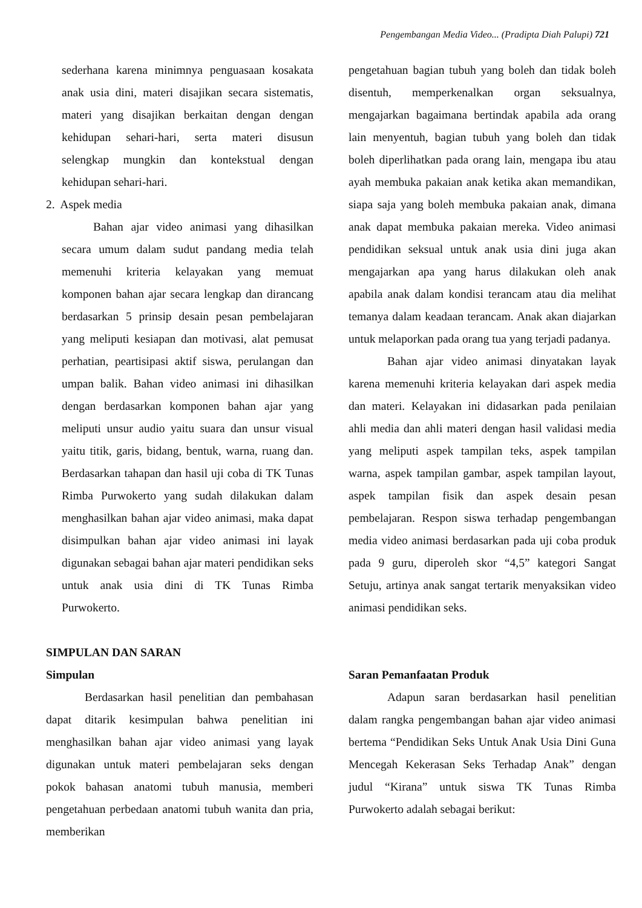Pengembangan Media Video... (Pradipta Diah Palupi) 721
sederhana karena minimnya penguasaan kosakata anak usia dini, materi disajikan secara sistematis, materi yang disajikan berkaitan dengan dengan kehidupan sehari-hari, serta materi disusun selengkap mungkin dan kontekstual dengan kehidupan sehari-hari.
2. Aspek media
Bahan ajar video animasi yang dihasilkan secara umum dalam sudut pandang media telah memenuhi kriteria kelayakan yang memuat komponen bahan ajar secara lengkap dan dirancang berdasarkan 5 prinsip desain pesan pembelajaran yang meliputi kesiapan dan motivasi, alat pemusat perhatian, peartisipasi aktif siswa, perulangan dan umpan balik. Bahan video animasi ini dihasilkan dengan berdasarkan komponen bahan ajar yang meliputi unsur audio yaitu suara dan unsur visual yaitu titik, garis, bidang, bentuk, warna, ruang dan. Berdasarkan tahapan dan hasil uji coba di TK Tunas Rimba Purwokerto yang sudah dilakukan dalam menghasilkan bahan ajar video animasi, maka dapat disimpulkan bahan ajar video animasi ini layak digunakan sebagai bahan ajar materi pendidikan seks untuk anak usia dini di TK Tunas Rimba Purwokerto.
SIMPULAN DAN SARAN
Simpulan
Berdasarkan hasil penelitian dan pembahasan dapat ditarik kesimpulan bahwa penelitian ini menghasilkan bahan ajar video animasi yang layak digunakan untuk materi pembelajaran seks dengan pokok bahasan anatomi tubuh manusia, memberi pengetahuan perbedaan anatomi tubuh wanita dan pria, memberikan
pengetahuan bagian tubuh yang boleh dan tidak boleh disentuh, memperkenalkan organ seksualnya, mengajarkan bagaimana bertindak apabila ada orang lain menyentuh, bagian tubuh yang boleh dan tidak boleh diperlihatkan pada orang lain, mengapa ibu atau ayah membuka pakaian anak ketika akan memandikan, siapa saja yang boleh membuka pakaian anak, dimana anak dapat membuka pakaian mereka. Video animasi pendidikan seksual untuk anak usia dini juga akan mengajarkan apa yang harus dilakukan oleh anak apabila anak dalam kondisi terancam atau dia melihat temanya dalam keadaan terancam. Anak akan diajarkan untuk melaporkan pada orang tua yang terjadi padanya.
Bahan ajar video animasi dinyatakan layak karena memenuhi kriteria kelayakan dari aspek media dan materi. Kelayakan ini didasarkan pada penilaian ahli media dan ahli materi dengan hasil validasi media yang meliputi aspek tampilan teks, aspek tampilan warna, aspek tampilan gambar, aspek tampilan layout, aspek tampilan fisik dan aspek desain pesan pembelajaran. Respon siswa terhadap pengembangan media video animasi berdasarkan pada uji coba produk pada 9 guru, diperoleh skor “4,5” kategori Sangat Setuju, artinya anak sangat tertarik menyaksikan video animasi pendidikan seks.
Saran Pemanfaatan Produk
Adapun saran berdasarkan hasil penelitian dalam rangka pengembangan bahan ajar video animasi bertema “Pendidikan Seks Untuk Anak Usia Dini Guna Mencegah Kekerasan Seks Terhadap Anak” dengan judul “Kirana” untuk siswa TK Tunas Rimba Purwokerto adalah sebagai berikut: